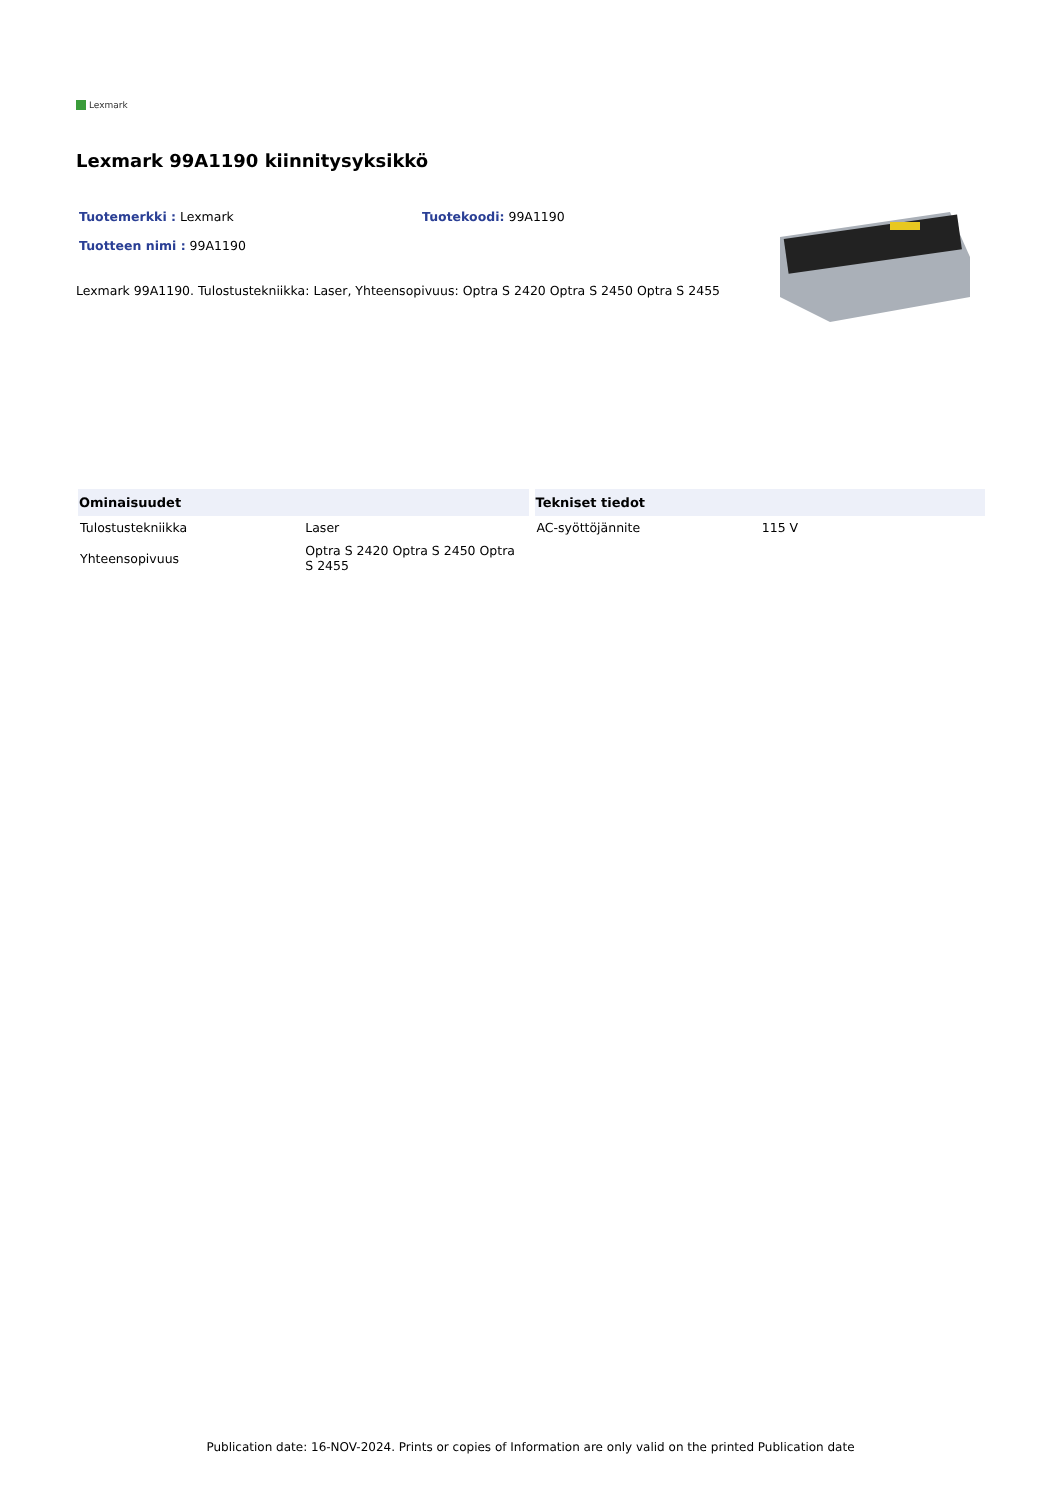Lexmark
Lexmark 99A1190 kiinnitysyksikkö
Tuotemerkki : Lexmark Tuotekoodi: 99A1190
Tuotteen nimi : 99A1190
Lexmark 99A1190. Tulostustekniikka: Laser, Yhteensopivuus: Optra S 2420 Optra S 2450 Optra S 2455
| Ominaisuudet | |
| --- | --- |
| Tulostustekniikka | Laser |
| Yhteensopivuus | Optra S 2420 Optra S 2450 Optra S 2455 |
| Tekniset tiedot | |
| --- | --- |
| AC-syöttöjännite | 115 V |
Publication date: 16-NOV-2024. Prints or copies of Information are only valid on the printed Publication date